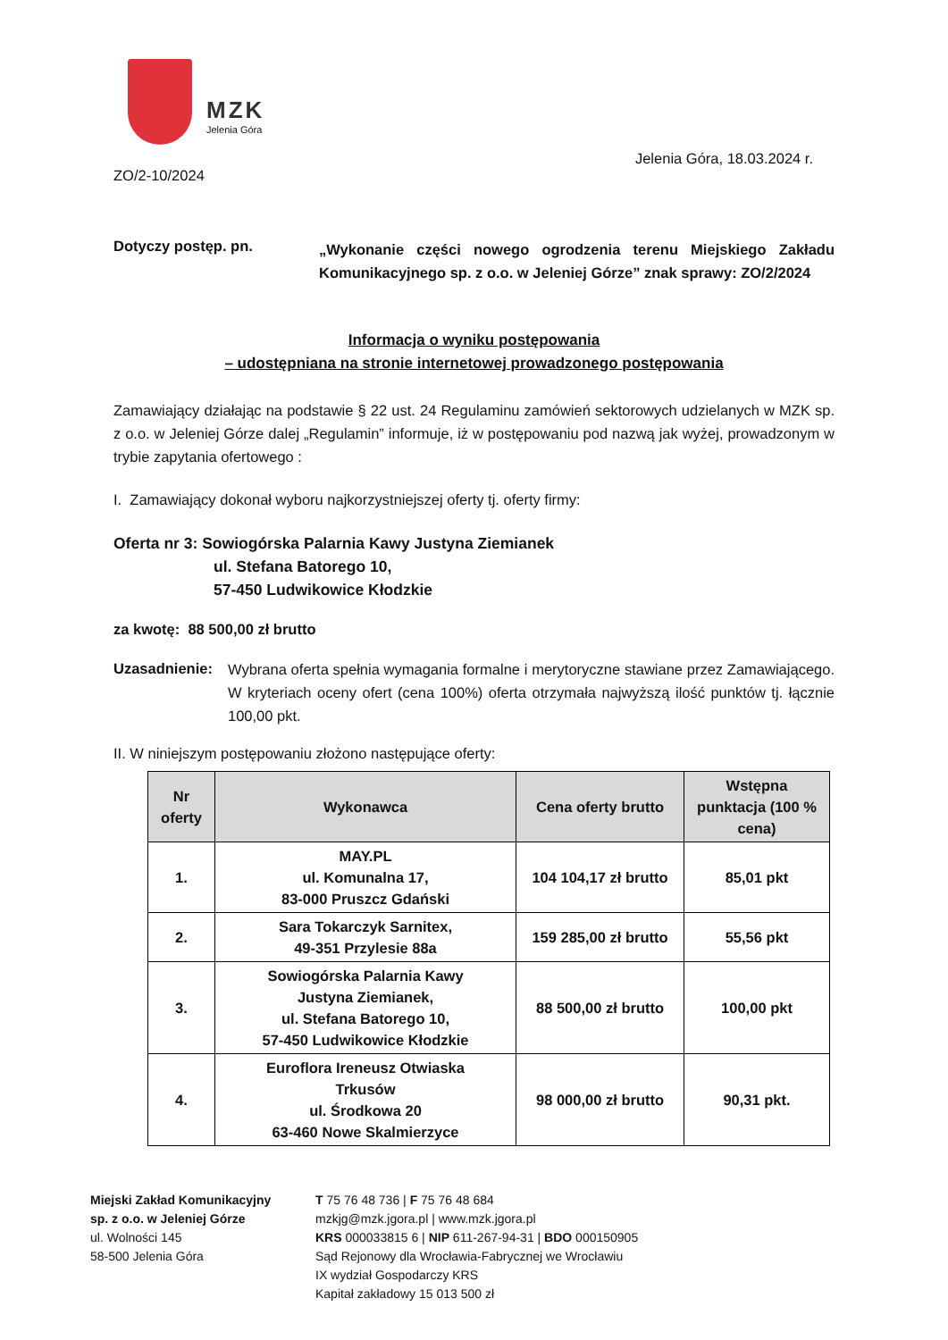MZK
Jelenia Góra
Jelenia Góra, 18.03.2024 r.
ZO/2-10/2024
Dotyczy postęp. pn.
„Wykonanie części nowego ogrodzenia terenu Miejskiego Zakładu Komunikacyjnego sp. z o.o. w Jeleniej Górze” znak sprawy: ZO/2/2024
Informacja o wyniku postępowania
– udostępniana na stronie internetowej prowadzonego postępowania
Zamawiający działając na podstawie § 22 ust. 24 Regulaminu zamówień sektorowych udzielanych w MZK sp. z o.o. w Jeleniej Górze dalej „Regulamin” informuje, iż w postępowaniu pod nazwą jak wyżej, prowadzonym w trybie zapytania ofertowego :
I. Zamawiający dokonał wyboru najkorzystniejszej oferty tj. oferty firmy:
Oferta nr 3: Sowiogórska Palarnia Kawy Justyna Ziemianek
ul. Stefana Batorego 10,
57-450 Ludwikowice Kłodzkie
za kwotę: 88 500,00 zł brutto
Uzasadnienie: Wybrana oferta spełnia wymagania formalne i merytoryczne stawiane przez Zamawiającego. W kryteriach oceny ofert (cena 100%) oferta otrzymała najwyższą ilość punktów tj. łącznie 100,00 pkt.
II. W niniejszym postępowaniu złożono następujące oferty:
| Nr oferty | Wykonawca | Cena oferty brutto | Wstępna punktacja (100 % cena) |
| --- | --- | --- | --- |
| 1. | MAY.PL ul. Komunalna 17, 83-000 Pruszcz Gdański | 104 104,17 zł brutto | 85,01 pkt |
| 2. | Sara Tokarczyk Sarnitex, 49-351 Przylesie 88a | 159 285,00 zł brutto | 55,56 pkt |
| 3. | Sowiogórska Palarnia Kawy Justyna Ziemianek, ul. Stefana Batorego 10, 57-450 Ludwikowice Kłodzkie | 88 500,00 zł brutto | 100,00 pkt |
| 4. | Euroflora Ireneusz Otwiaska Trkusów ul. Środkowa 20 63-460 Nowe Skalmierzyce | 98 000,00 zł brutto | 90,31 pkt. |
Miejski Zakład Komunikacyjny
sp. z o.o. w Jeleniej Górze
ul. Wolności 145
58-500 Jelenia Góra
T 75 76 48 736 | F 75 76 48 684
mzkjg@mzk.jgora.pl | www.mzk.jgora.pl
KRS 000033815 6 | NIP 611-267-94-31 | BDO 000150905
Sąd Rejonowy dla Wrocławia-Fabrycznej we Wrocławiu
IX wydział Gospodarczy KRS
Kapitał zakładowy 15 013 500 zł